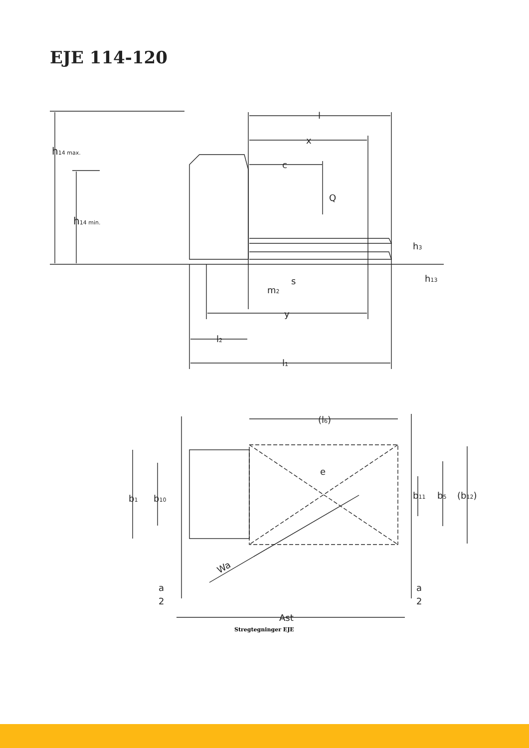EJE 114-120
h14 max.
h14 min.
l
x
c
Q
h3
h13
s
m2
y
l2
l1
(l6)
e
b1
b10
b11
b5
(b12)
Wa
a
2
a
2
Ast
Stregtegninger EJE